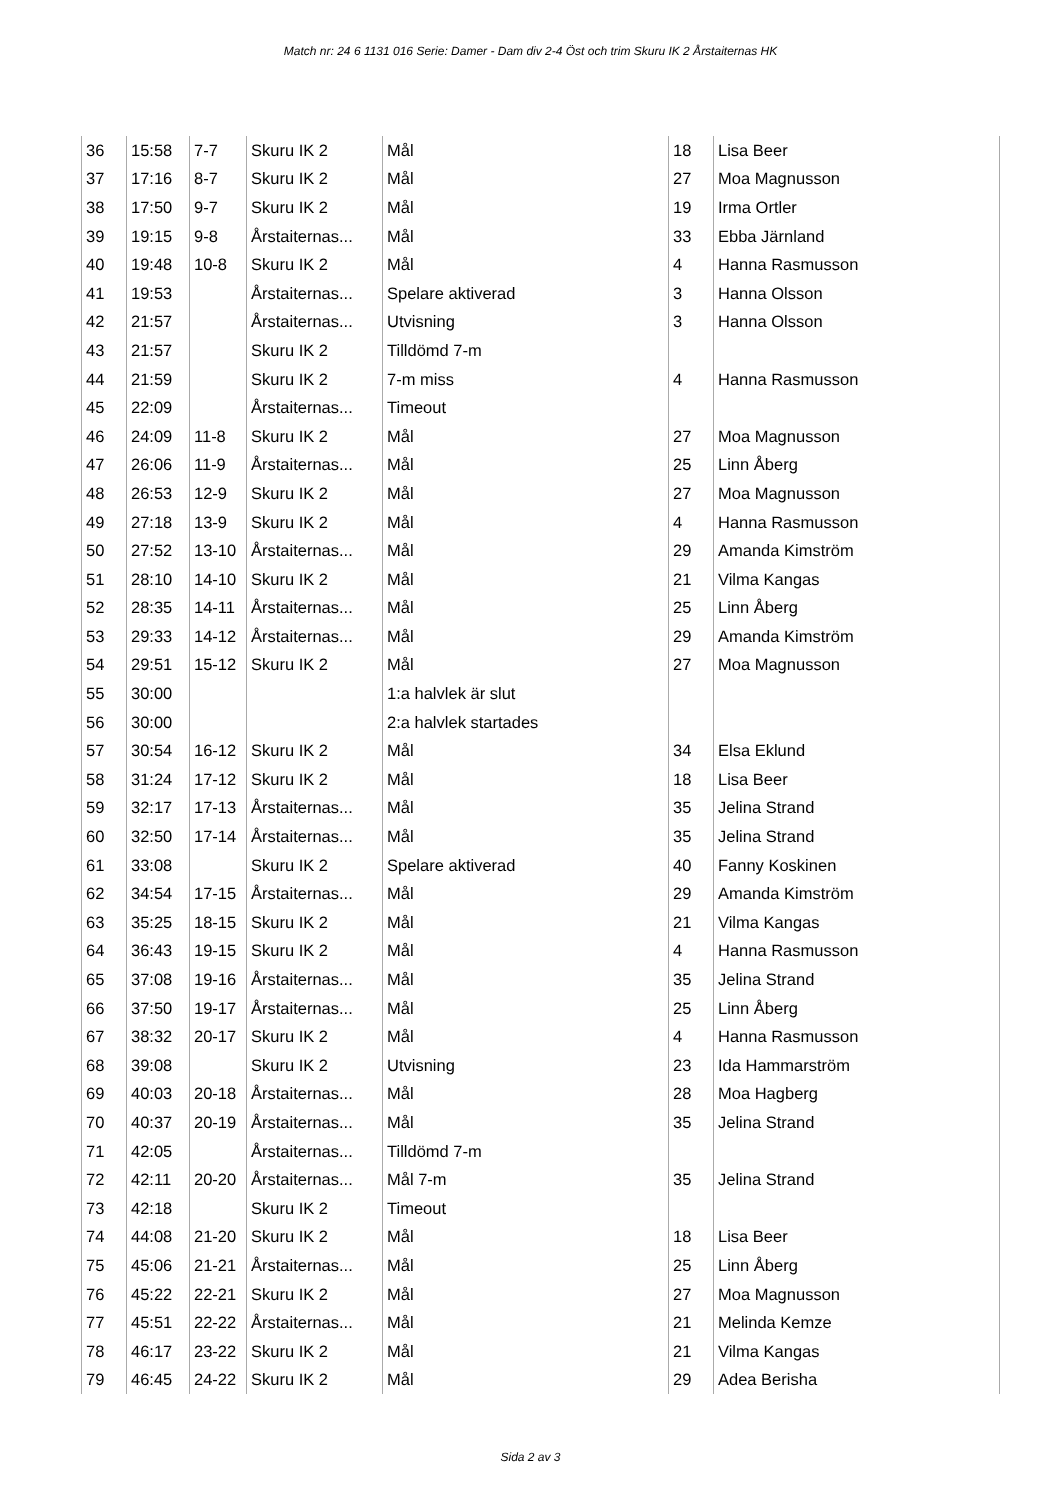Match nr: 24 6 1131 016 Serie: Damer - Dam div 2-4 Öst och trim Skuru IK 2 Årstaiternas HK
| 36 | 15:58 | 7-7 | Skuru IK 2 | Mål | 18 | Lisa Beer |
| 37 | 17:16 | 8-7 | Skuru IK 2 | Mål | 27 | Moa Magnusson |
| 38 | 17:50 | 9-7 | Skuru IK 2 | Mål | 19 | Irma Ortler |
| 39 | 19:15 | 9-8 | Årstaiternas... | Mål | 33 | Ebba Järnland |
| 40 | 19:48 | 10-8 | Skuru IK 2 | Mål | 4 | Hanna Rasmusson |
| 41 | 19:53 | | Årstaiternas... | Spelare aktiverad | 3 | Hanna Olsson |
| 42 | 21:57 | | Årstaiternas... | Utvisning | 3 | Hanna Olsson |
| 43 | 21:57 | | Skuru IK 2 | Tilldömd 7-m | | |
| 44 | 21:59 | | Skuru IK 2 | 7-m miss | 4 | Hanna Rasmusson |
| 45 | 22:09 | | Årstaiternas... | Timeout | | |
| 46 | 24:09 | 11-8 | Skuru IK 2 | Mål | 27 | Moa Magnusson |
| 47 | 26:06 | 11-9 | Årstaiternas... | Mål | 25 | Linn Åberg |
| 48 | 26:53 | 12-9 | Skuru IK 2 | Mål | 27 | Moa Magnusson |
| 49 | 27:18 | 13-9 | Skuru IK 2 | Mål | 4 | Hanna Rasmusson |
| 50 | 27:52 | 13-10 | Årstaiternas... | Mål | 29 | Amanda Kimström |
| 51 | 28:10 | 14-10 | Skuru IK 2 | Mål | 21 | Vilma Kangas |
| 52 | 28:35 | 14-11 | Årstaiternas... | Mål | 25 | Linn Åberg |
| 53 | 29:33 | 14-12 | Årstaiternas... | Mål | 29 | Amanda Kimström |
| 54 | 29:51 | 15-12 | Skuru IK 2 | Mål | 27 | Moa Magnusson |
| 55 | 30:00 | | | 1:a halvlek är slut | | |
| 56 | 30:00 | | | 2:a halvlek startades | | |
| 57 | 30:54 | 16-12 | Skuru IK 2 | Mål | 34 | Elsa Eklund |
| 58 | 31:24 | 17-12 | Skuru IK 2 | Mål | 18 | Lisa Beer |
| 59 | 32:17 | 17-13 | Årstaiternas... | Mål | 35 | Jelina Strand |
| 60 | 32:50 | 17-14 | Årstaiternas... | Mål | 35 | Jelina Strand |
| 61 | 33:08 | | Skuru IK 2 | Spelare aktiverad | 40 | Fanny Koskinen |
| 62 | 34:54 | 17-15 | Årstaiternas... | Mål | 29 | Amanda Kimström |
| 63 | 35:25 | 18-15 | Skuru IK 2 | Mål | 21 | Vilma Kangas |
| 64 | 36:43 | 19-15 | Skuru IK 2 | Mål | 4 | Hanna Rasmusson |
| 65 | 37:08 | 19-16 | Årstaiternas... | Mål | 35 | Jelina Strand |
| 66 | 37:50 | 19-17 | Årstaiternas... | Mål | 25 | Linn Åberg |
| 67 | 38:32 | 20-17 | Skuru IK 2 | Mål | 4 | Hanna Rasmusson |
| 68 | 39:08 | | Skuru IK 2 | Utvisning | 23 | Ida Hammarström |
| 69 | 40:03 | 20-18 | Årstaiternas... | Mål | 28 | Moa Hagberg |
| 70 | 40:37 | 20-19 | Årstaiternas... | Mål | 35 | Jelina Strand |
| 71 | 42:05 | | Årstaiternas... | Tilldömd 7-m | | |
| 72 | 42:11 | 20-20 | Årstaiternas... | Mål 7-m | 35 | Jelina Strand |
| 73 | 42:18 | | Skuru IK 2 | Timeout | | |
| 74 | 44:08 | 21-20 | Skuru IK 2 | Mål | 18 | Lisa Beer |
| 75 | 45:06 | 21-21 | Årstaiternas... | Mål | 25 | Linn Åberg |
| 76 | 45:22 | 22-21 | Skuru IK 2 | Mål | 27 | Moa Magnusson |
| 77 | 45:51 | 22-22 | Årstaiternas... | Mål | 21 | Melinda Kemze |
| 78 | 46:17 | 23-22 | Skuru IK 2 | Mål | 21 | Vilma Kangas |
| 79 | 46:45 | 24-22 | Skuru IK 2 | Mål | 29 | Adea Berisha |
Sida 2 av 3